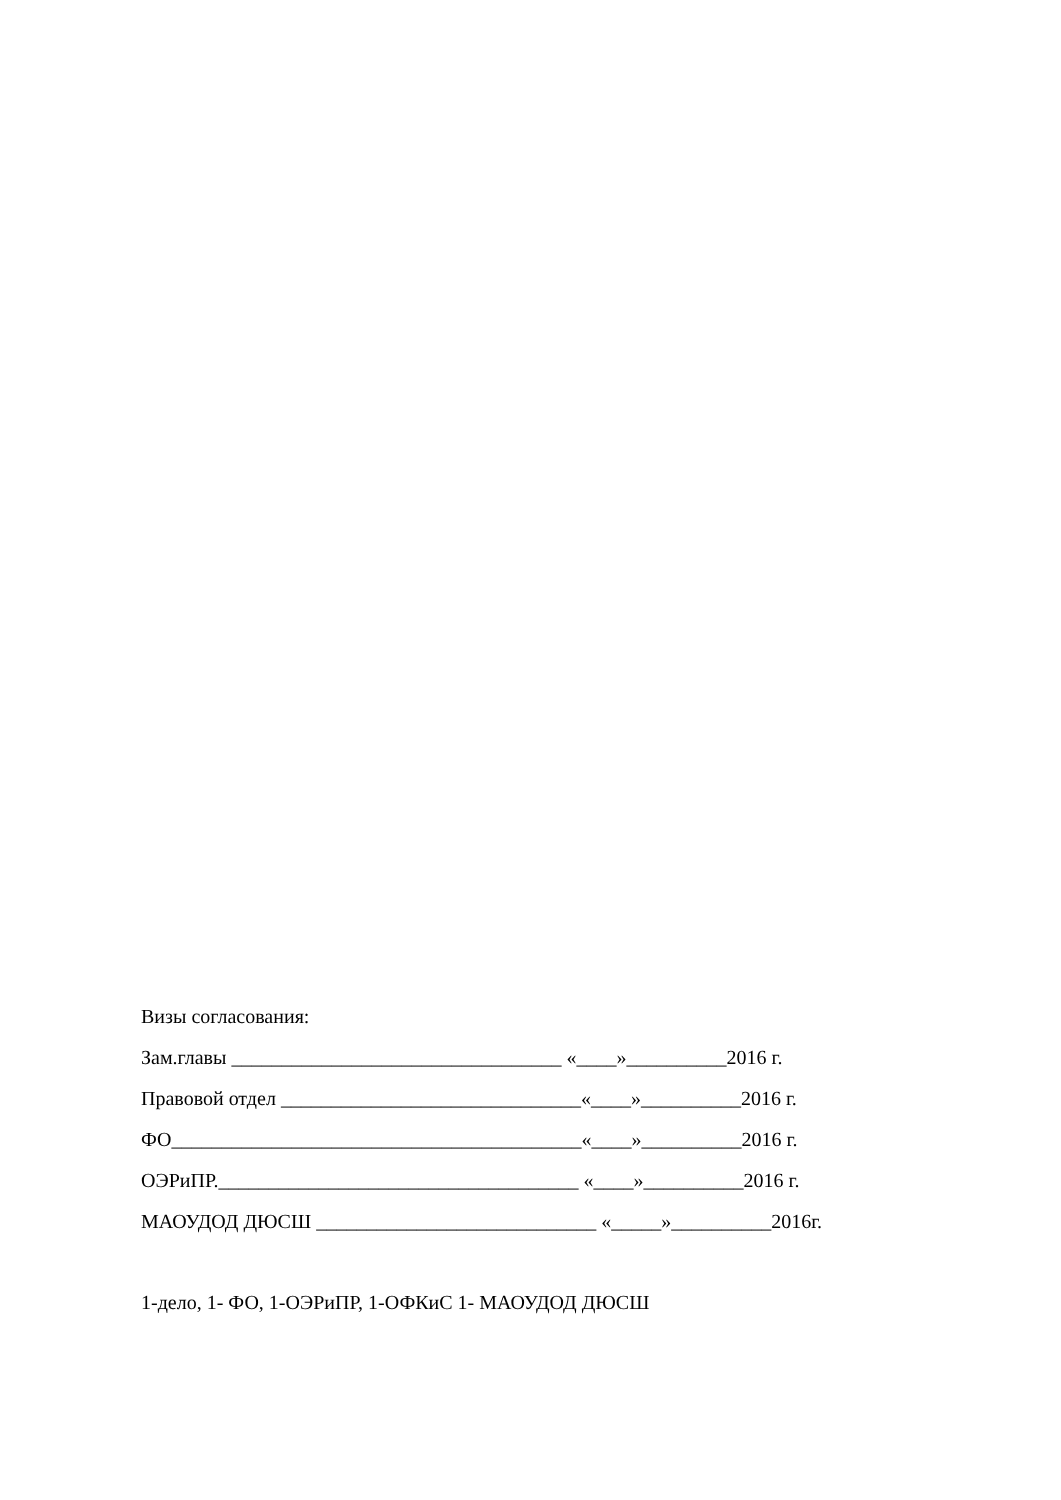Визы согласования:
Зам.главы _________________________________ «____»__________2016 г.
Правовой отдел ______________________________«____»__________2016 г.
ФО_________________________________________«____»__________2016 г.
ОЭРиПР.____________________________________ «____»__________2016 г.
МАОУДОД ДЮСШ ____________________________ «_____»__________2016г.
1-дело, 1- ФО, 1-ОЭРиПР, 1-ОФКиС 1- МАОУДОД ДЮСШ